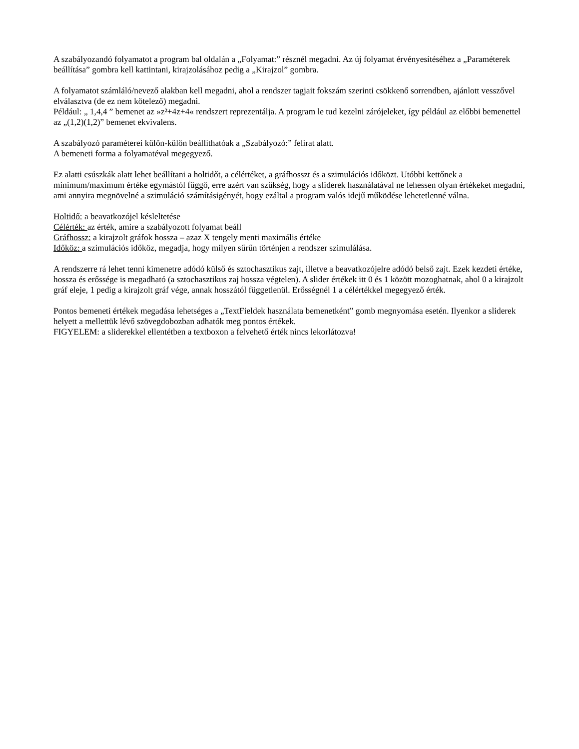A szabályozandó folyamatot a program bal oldalán a „Folyamat:” résznél megadni. Az új folyamat érvényesítéséhez a „Paraméterek beállítása” gombra kell kattintani, kirajzolásához pedig a „Kirajzol” gombra.
A folyamatot számláló/nevező alakban kell megadni, ahol a rendszer tagjait fokszám szerinti csökkenő sorrendben, ajánlott vesszővel elválasztva (de ez nem kötelező) megadni.
Például: „ 1,4,4 ” bemenet az »z²+4z+4« rendszert reprezentálja. A program le tud kezelni zárójeleket, így például az előbbi bemenettel az „(1,2)(1,2)” bemenet ekvivalens.
A szabályozó paraméterei külön-külön beállíthatóak a „Szabályozó:” felirat alatt.
A bemeneti forma a folyamatéval megegyező.
Ez alatti csúszkák alatt lehet beállítani a holtidőt, a célértéket, a gráfhosszt és a szimulációs időközt. Utóbbi kettőnek a minimum/maximum értéke egymástól függő, erre azért van szükség, hogy a sliderek használatával ne lehessen olyan értékeket megadni, ami annyira megnövelné a szimuláció számításigényét, hogy ezáltal a program valós idejű működése lehetetlenné válna.
Holtidő: a beavatkozójel késleltetése
Célérték: az érték, amire a szabályozott folyamat beáll
Gráfhossz: a kirajzolt gráfok hossza – azaz X tengely menti maximális értéke
Időköz: a szimulációs időköz, megadja, hogy milyen sűrűn történjen a rendszer szimulálása.
A rendszerre rá lehet tenni kimenetre adódó külső és sztochasztikus zajt, illetve a beavatkozójelre adódó belső zajt. Ezek kezdeti értéke, hossza és erőssége is megadható (a sztochasztikus zaj hossza végtelen). A slider értékek itt 0 és 1 között mozoghatnak, ahol 0 a kirajzolt gráf eleje, 1 pedig a kirajzolt gráf vége, annak hosszától függetlenül. Erősségnél 1 a célértékkel megegyező érték.
Pontos bemeneti értékek megadása lehetséges a „TextFieldek használata bemenetként” gomb megnyomása esetén. Ilyenkor a sliderek helyett a mellettük lévő szövegdobozban adhatók meg pontos értékek.
FIGYELEM: a sliderekkel ellentétben a textboxon a felvehető érték nincs lekorlátozva!